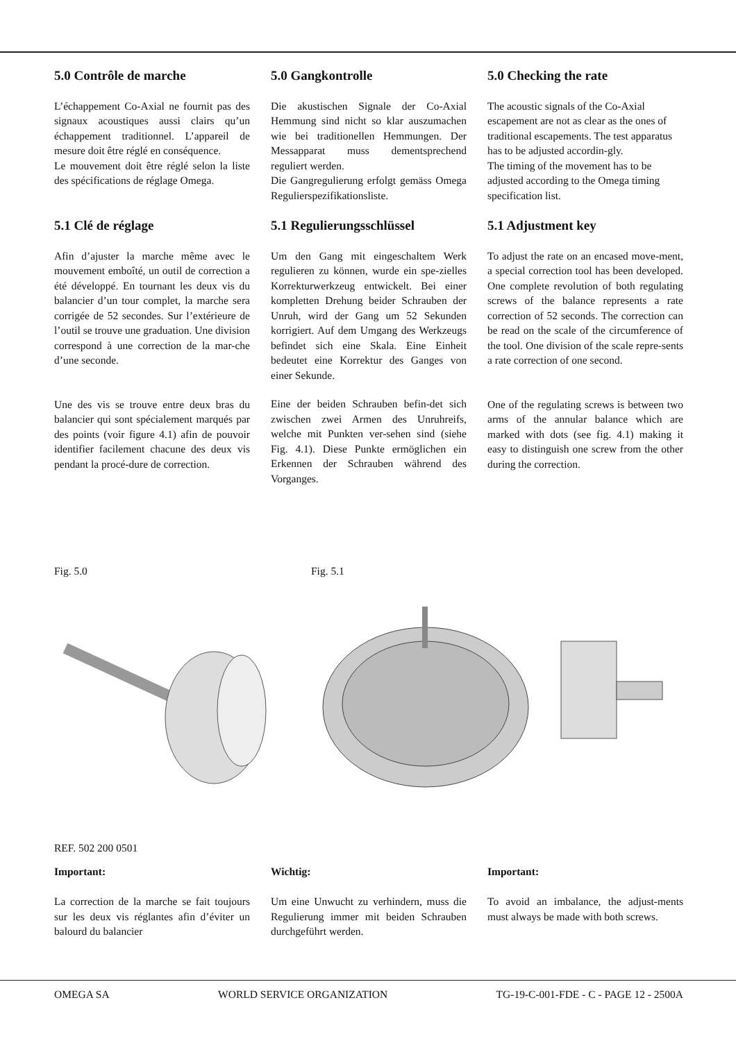5.0 Contrôle de marche
L’échappement Co-Axial ne fournit pas des signaux acoustiques aussi clairs qu’un échappement traditionnel. L’appareil de mesure doit être réglé en conséquence.
Le mouvement doit être réglé selon la liste des spécifications de réglage Omega.
5.0 Gangkontrolle
Die akustischen Signale der Co-Axial Hemmung sind nicht so klar auszumachen wie bei traditionellen Hemmungen. Der Messapparat muss dementsprechend reguliert werden.
Die Gangregulierung erfolgt gemäss Omega Regulierspezifikationsliste.
5.0 Checking the rate
The acoustic signals of the Co-Axial escapement are not as clear as the ones of traditional escapements. The test apparatus has to be adjusted accordin-gly.
The timing of the movement has to be adjusted according to the Omega timing specification list.
5.1 Clé de réglage
Afin d’ajuster la marche même avec le mouvement emboîté, un outil de correction a été développé. En tournant les deux vis du balancier d’un tour complet, la marche sera corrigée de 52 secondes. Sur l’extérieure de l’outil se trouve une graduation. Une division correspond à une correction de la mar-che d’une seconde.
Une des vis se trouve entre deux bras du balancier qui sont spécialement marqués par des points (voir figure 4.1) afin de pouvoir identifier facilement chacune des deux vis pendant la procé-dure de correction.
5.1 Regulierungsschlüssel
Um den Gang mit eingeschaltem Werk regulieren zu können, wurde ein spe-zielles Korrekturwerkzeug entwickelt. Bei einer kompletten Drehung beider Schrauben der Unruh, wird der Gang um 52 Sekunden korrigiert. Auf dem Umgang des Werkzeugs befindet sich eine Skala. Eine Einheit bedeutet eine Korrektur des Ganges von einer Sekunde.
Eine der beiden Schrauben befin-det sich zwischen zwei Armen des Unruhreifs, welche mit Punkten ver-sehen sind (siehe Fig. 4.1). Diese Punkte ermöglichen ein Erkennen der Schrauben während des Vorganges.
5.1 Adjustment key
To adjust the rate on an encased move-ment, a special correction tool has been developed. One complete revolution of both regulating screws of the balance represents a rate correction of 52 seconds. The correction can be read on the scale of the circumference of the tool. One division of the scale repre-sents a rate correction of one second.
One of the regulating screws is between two arms of the annular balance which are marked with dots (see fig. 4.1) making it easy to distinguish one screw from the other during the correction.
Fig. 5.0 Fig. 5.1
REF. 502 200 0501
Important:
La correction de la marche se fait toujours sur les deux vis réglantes afin d’éviter un balourd du balancier
Wichtig:
Um eine Unwucht zu verhindern, muss die Regulierung immer mit beiden Schrauben durchgeführt werden.
Important:
To avoid an imbalance, the adjust-ments must always be made with both screws.
OMEGA SA WORLD SERVICE ORGANIZATION TG-19-C-001-FDE - C - PAGE 12 - 2500A